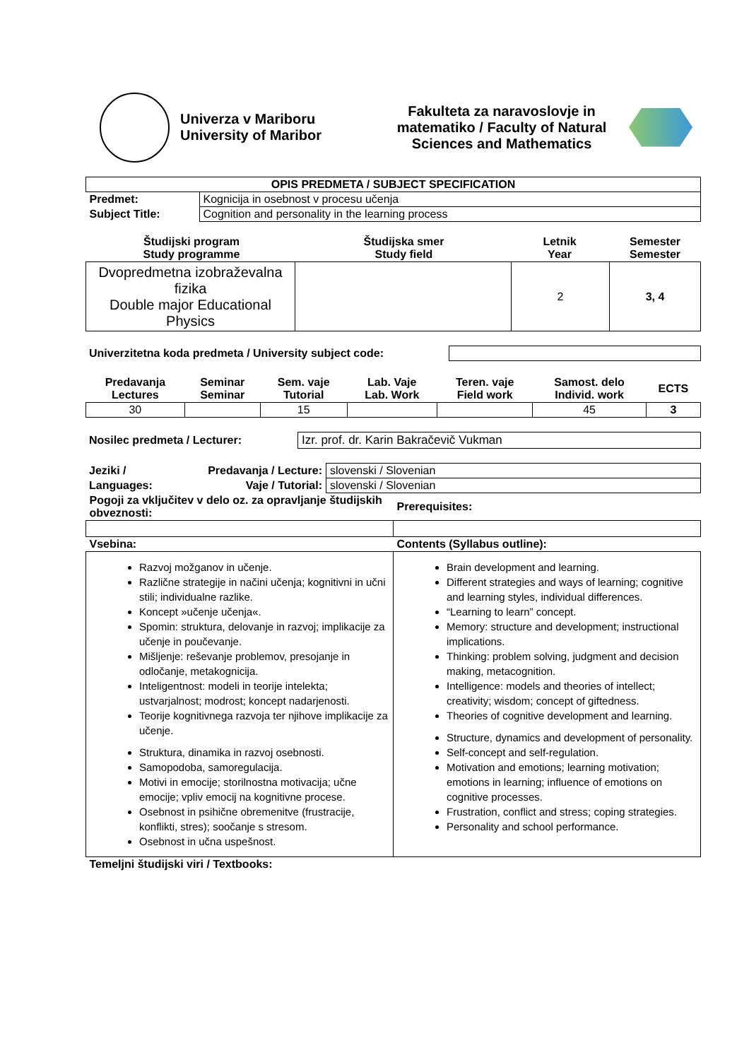Univerza v Mariboru
University of Maribor
Fakulteta za naravoslovje in matematiko / Faculty of Natural Sciences and Mathematics
| OPIS PREDMETA / SUBJECT SPECIFICATION | |
| --- | --- |
| Predmet: | Kognicija in osebnost v procesu učenja |
| Subject Title: | Cognition and personality in the learning process |
| Študijski program Study programme | Študijska smer Study field | Letnik Year | Semester Semester |
| Dvopredmetna izobraževalna fizika Double major Educational Physics | | 2 | 3, 4 |
| Univerzitetna koda predmeta / University subject code: | |
| Predavanja Lectures | Seminar Seminar | Sem. vaje Tutorial | Lab. Vaje Lab. Work | Teren. vaje Field work | Samost. delo Individ. work | ECTS |
| 30 | | 15 | | | 45 | 3 |
| Nosilec predmeta / Lecturer: | Izr. prof. dr. Karin Bakračevič Vukman |
| Jeziki / | Predavanja / Lecture: | slovenski / Slovenian |
| Languages: | Vaje / Tutorial: | slovenski / Slovenian |
| Pogoji za vključitev v delo oz. za opravljanje študijskih obveznosti: | Prerequisites: |
| Vsebina: | Contents (Syllabus outline): |
| Razvoj možganov in učenje. Različne strategije in načini učenja; kognitivni in učni stili; individualne razlike. Koncept »učenje učenja«. Spomin: struktura, delovanje in razvoj; implikacije za učenje in poučevanje. Mišljenje: reševanje problemov, presojanje in odločanje, metakognicija. Inteligentnost: modeli in teorije intelekta; ustvarjalnost; modrost; koncept nadarjenosti. Teorije kognitivnega razvoja ter njihove implikacije za učenje. Struktura, dinamika in razvoj osebnosti. Samopodoba, samoregulacija. Motivi in emocije; storilnostna motivacija; učne emocije; vpliv emocij na kognitivne procese. Osebnost in psihične obremenitve (frustracije, konflikti, stres); soočanje s stresom. Osebnost in učna uspešnost. | Brain development and learning. Different strategies and ways of learning; cognitive and learning styles, individual differences. “Learning to learn” concept. Memory: structure and development; instructional implications. Thinking: problem solving, judgment and decision making, metacognition. Intelligence: models and theories of intellect; creativity; wisdom; concept of giftedness. Theories of cognitive development and learning. Structure, dynamics and development of personality. Self-concept and self-regulation. Motivation and emotions; learning motivation; emotions in learning; influence of emotions on cognitive processes. Frustration, conflict and stress; coping strategies. Personality and school performance. |
| Temeljni študijski viri / Textbooks: | |